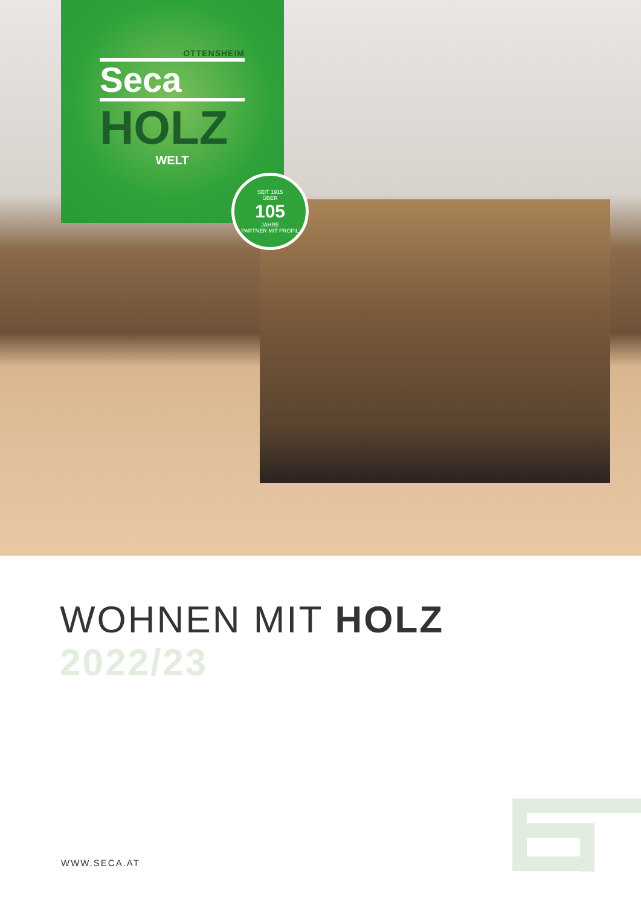OTTENSHEIM
Seca
HOLZ
WELT
SEIT 1915
ÜBER
105
JAHRE
PARTNER MIT PROFIL
WOHNEN MIT HOLZ
2022/23
WWW.SECA.AT